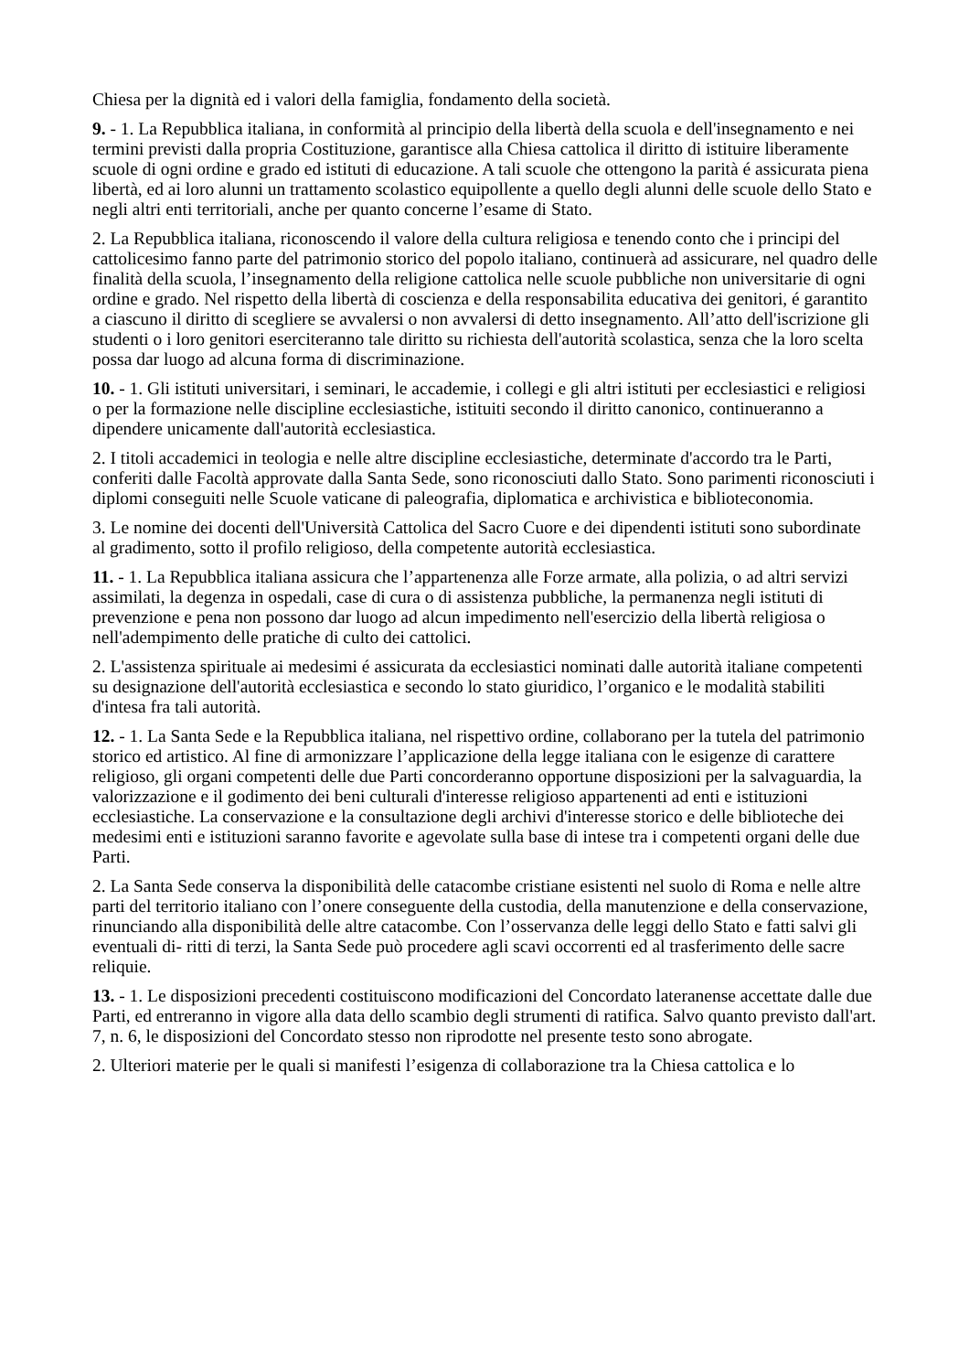Chiesa per la dignità ed i valori della famiglia, fondamento della società.
9. - 1. La Repubblica italiana, in conformità al principio della libertà della scuola e dell'insegnamento e nei termini previsti dalla propria Costituzione, garantisce alla Chiesa cattolica il diritto di istituire liberamente scuole di ogni ordine e grado ed istituti di educazione. A tali scuole che ottengono la parità é assicurata piena libertà, ed ai loro alunni un trattamento scolastico equipollente a quello degli alunni delle scuole dello Stato e negli altri enti territoriali, anche per quanto concerne l’esame di Stato.
2. La Repubblica italiana, riconoscendo il valore della cultura religiosa e tenendo conto che i principi del cattolicesimo fanno parte del patrimonio storico del popolo italiano, continuerà ad assicurare, nel quadro delle finalità della scuola, l’insegnamento della religione cattolica nelle scuole pubbliche non universitarie di ogni ordine e grado. Nel rispetto della libertà di coscienza e della responsabilita educativa dei genitori, é garantito a ciascuno il diritto di scegliere se avvalersi o non avvalersi di detto insegnamento. All’atto dell'iscrizione gli studenti o i loro genitori eserciteranno tale diritto su richiesta dell'autorità scolastica, senza che la loro scelta possa dar luogo ad alcuna forma di discriminazione.
10. - 1. Gli istituti universitari, i seminari, le accademie, i collegi e gli altri istituti per ecclesiastici e religiosi o per la formazione nelle discipline ecclesiastiche, istituiti secondo il diritto canonico, continueranno a dipendere unicamente dall'autorità ecclesiastica.
2. I titoli accademici in teologia e nelle altre discipline ecclesiastiche, determinate d'accordo tra le Parti, conferiti dalle Facoltà approvate dalla Santa Sede, sono riconosciuti dallo Stato. Sono parimenti riconosciuti i diplomi conseguiti nelle Scuole vaticane di paleografia, diplomatica e archivistica e biblioteconomia.
3. Le nomine dei docenti dell'Università Cattolica del Sacro Cuore e dei dipendenti istituti sono subordinate al gradimento, sotto il profilo religioso, della competente autorità ecclesiastica.
11. - 1. La Repubblica italiana assicura che l’appartenenza alle Forze armate, alla polizia, o ad altri servizi assimilati, la degenza in ospedali, case di cura o di assistenza pubbliche, la permanenza negli istituti di prevenzione e pena non possono dar luogo ad alcun impedimento nell'esercizio della libertà religiosa o nell'adempimento delle pratiche di culto dei cattolici.
2. L'assistenza spirituale ai medesimi é assicurata da ecclesiastici nominati dalle autorità italiane competenti su designazione dell'autorità ecclesiastica e secondo lo stato giuridico, l’organico e le modalità stabiliti d'intesa fra tali autorità.
12. - 1. La Santa Sede e la Repubblica italiana, nel rispettivo ordine, collaborano per la tutela del patrimonio storico ed artistico. Al fine di armonizzare l’applicazione della legge italiana con le esigenze di carattere religioso, gli organi competenti delle due Parti concorderanno opportune disposizioni per la salvaguardia, la valorizzazione e il godimento dei beni culturali d'interesse religioso appartenenti ad enti e istituzioni ecclesiastiche. La conservazione e la consultazione degli archivi d'interesse storico e delle biblioteche dei medesimi enti e istituzioni saranno favorite e agevolate sulla base di intese tra i competenti organi delle due Parti.
2. La Santa Sede conserva la disponibilità delle catacombe cristiane esistenti nel suolo di Roma e nelle altre parti del territorio italiano con l’onere conseguente della custodia, della manutenzione e della conservazione, rinunciando alla disponibilità delle altre catacombe. Con l’osservanza delle leggi dello Stato e fatti salvi gli eventuali di- ritti di terzi, la Santa Sede può procedere agli scavi occorrenti ed al trasferimento delle sacre reliquie.
13. - 1. Le disposizioni precedenti costituiscono modificazioni del Concordato lateranense accettate dalle due Parti, ed entreranno in vigore alla data dello scambio degli strumenti di ratifica. Salvo quanto previsto dall'art. 7, n. 6, le disposizioni del Concordato stesso non riprodotte nel presente testo sono abrogate.
2. Ulteriori materie per le quali si manifesti l’esigenza di collaborazione tra la Chiesa cattolica e lo